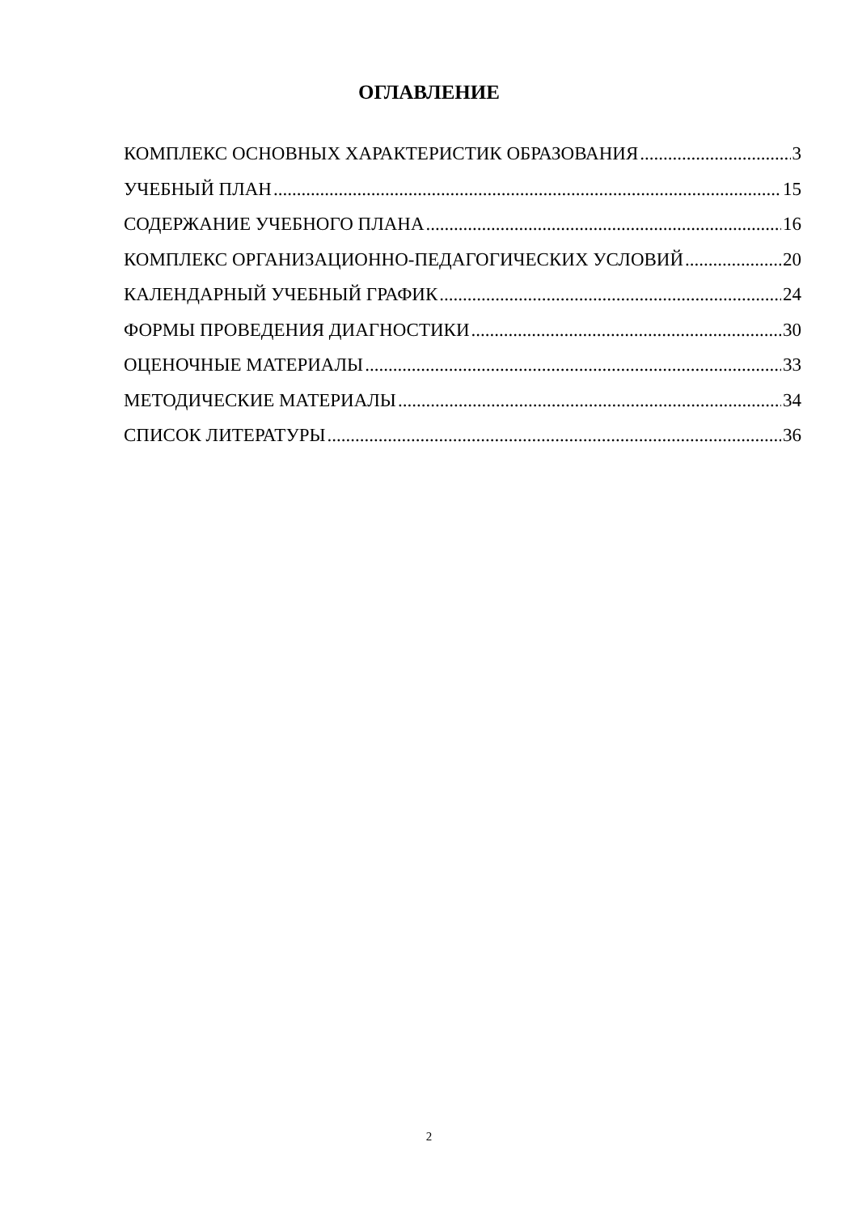ОГЛАВЛЕНИЕ
КОМПЛЕКС ОСНОВНЫХ ХАРАКТЕРИСТИК ОБРАЗОВАНИЯ 3
УЧЕБНЫЙ ПЛАН 15
СОДЕРЖАНИЕ УЧЕБНОГО ПЛАНА 16
КОМПЛЕКС ОРГАНИЗАЦИОННО-ПЕДАГОГИЧЕСКИХ УСЛОВИЙ 20
КАЛЕНДАРНЫЙ УЧЕБНЫЙ ГРАФИК 24
ФОРМЫ ПРОВЕДЕНИЯ ДИАГНОСТИКИ 30
ОЦЕНОЧНЫЕ МАТЕРИАЛЫ 33
МЕТОДИЧЕСКИЕ МАТЕРИАЛЫ 34
СПИСОК ЛИТЕРАТУРЫ 36
2